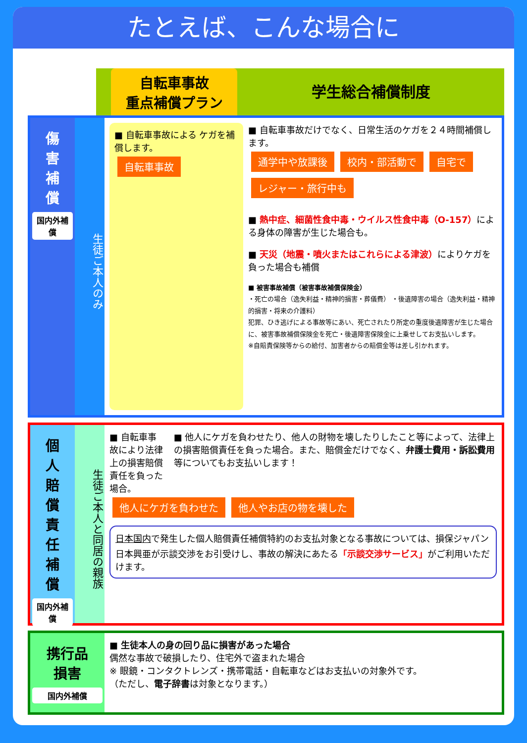たとえば、こんな場合に
自転車事故
重点補償プラン
学生総合補償制度
傷
害
補
償
国内外補償
生徒ご本人のみ
■ 自転車事故による ケガを補償します。
自転車事故
■ 自転車事故だけでなく、日常生活のケガを２４時間補償します。
通学中や放課後 校内・部活動で 自宅で レジャー・旅行中も
■ 熱中症、細菌性食中毒・ウイルス性食中毒（O-157）による身体の障害が生じた場合も。
■ 天災（地震・噴火またはこれらによる津波）によりケガを負った場合も補償
■ 被害事故補償（被害事故補償保険金）
・死亡の場合（逸失利益・精神的損害・葬儀費） ・後遺障害の場合（逸失利益・精神的損害・将来の介護料）
犯罪、ひき逃げによる事故等にあい、死亡されたり所定の重度後遺障害が生じた場合に、被害事故補償保険金を死亡・後遺障害保険金に上乗せしてお支払いします。
※自賠責保険等からの給付、加害者からの賠償金等は差し引かれます。
個
人
賠
償
責
任
補
償
国内外補償
生徒ご本人と同居の親族
■ 自転車事故により法律上の損害賠償責任を負った場合。
■ 他人にケガを負わせたり、他人の財物を壊したりしたこと等によって、法律上の損害賠償責任を負った場合。また、賠償金だけでなく、弁護士費用・訴訟費用等についてもお支払いします！
他人にケガを負わせた 他人やお店の物を壊した
日本国内で発生した個人賠償責任補償特約のお支払対象となる事故については、損保ジャパン日本興亜が示談交渉をお引受けし、事故の解決にあたる「示談交渉サービス」がご利用いただけます。
携行品
損害
国内外補償
■ 生徒本人の身の回り品に損害があった場合
偶然な事故で破損したり、住宅外で盗まれた場合
※ 眼鏡・コンタクトレンズ・携帯電話・自転車などはお支払いの対象外です。
（ただし、電子辞書は対象となります。）